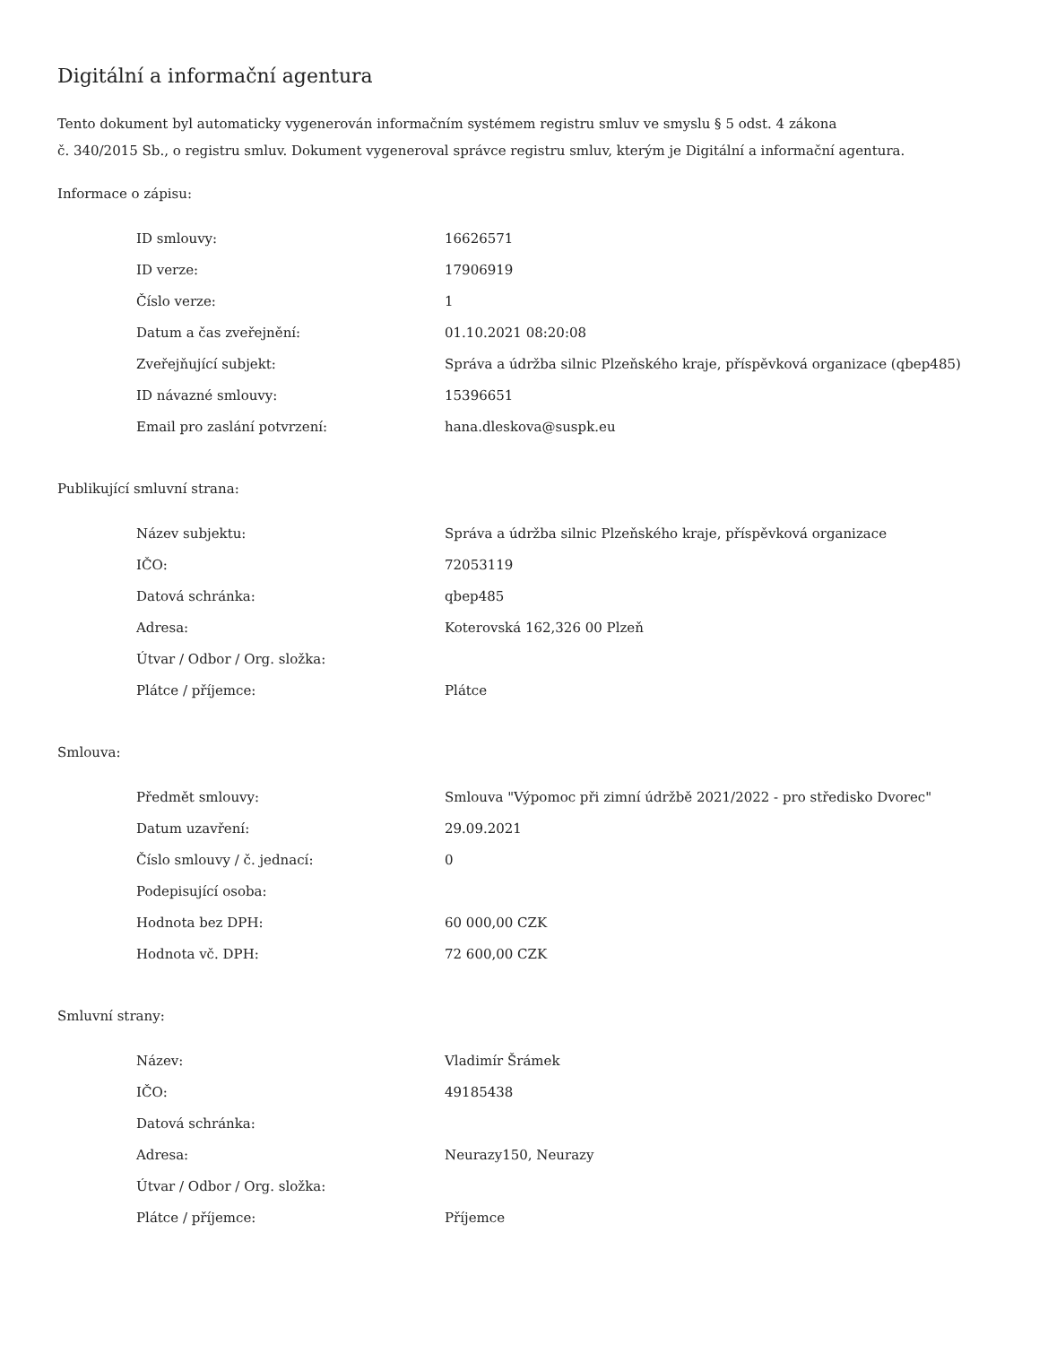Digitální a informační agentura
Tento dokument byl automaticky vygenerován informačním systémem registru smluv ve smyslu § 5 odst. 4 zákona
č. 340/2015 Sb., o registru smluv. Dokument vygeneroval správce registru smluv, kterým je Digitální a informační agentura.
Informace o zápisu:
| ID smlouvy: | 16626571 |
| ID verze: | 17906919 |
| Číslo verze: | 1 |
| Datum a čas zveřejnění: | 01.10.2021 08:20:08 |
| Zveřejňující subjekt: | Správa a údržba silnic Plzeňského kraje, příspěvková organizace (qbep485) |
| ID návazné smlouvy: | 15396651 |
| Email pro zaslání potvrzení: | hana.dleskova@suspk.eu |
Publikující smluvní strana:
| Název subjektu: | Správa a údržba silnic Plzeňského kraje, příspěvková organizace |
| IČO: | 72053119 |
| Datová schránka: | qbep485 |
| Adresa: | Koterovská 162,326 00 Plzeň |
| Útvar / Odbor / Org. složka: | |
| Plátce / příjemce: | Plátce |
Smlouva:
| Předmět smlouvy: | Smlouva "Výpomoc při zimní údržbě 2021/2022 - pro středisko Dvorec" |
| Datum uzavření: | 29.09.2021 |
| Číslo smlouvy / č. jednací: | 0 |
| Podepisující osoba: | |
| Hodnota bez DPH: | 60 000,00 CZK |
| Hodnota vč. DPH: | 72 600,00 CZK |
Smluvní strany:
| Název: | Vladimír Šrámek |
| IČO: | 49185438 |
| Datová schránka: | |
| Adresa: | Neurazy150, Neurazy |
| Útvar / Odbor / Org. složka: | |
| Plátce / příjemce: | Příjemce |